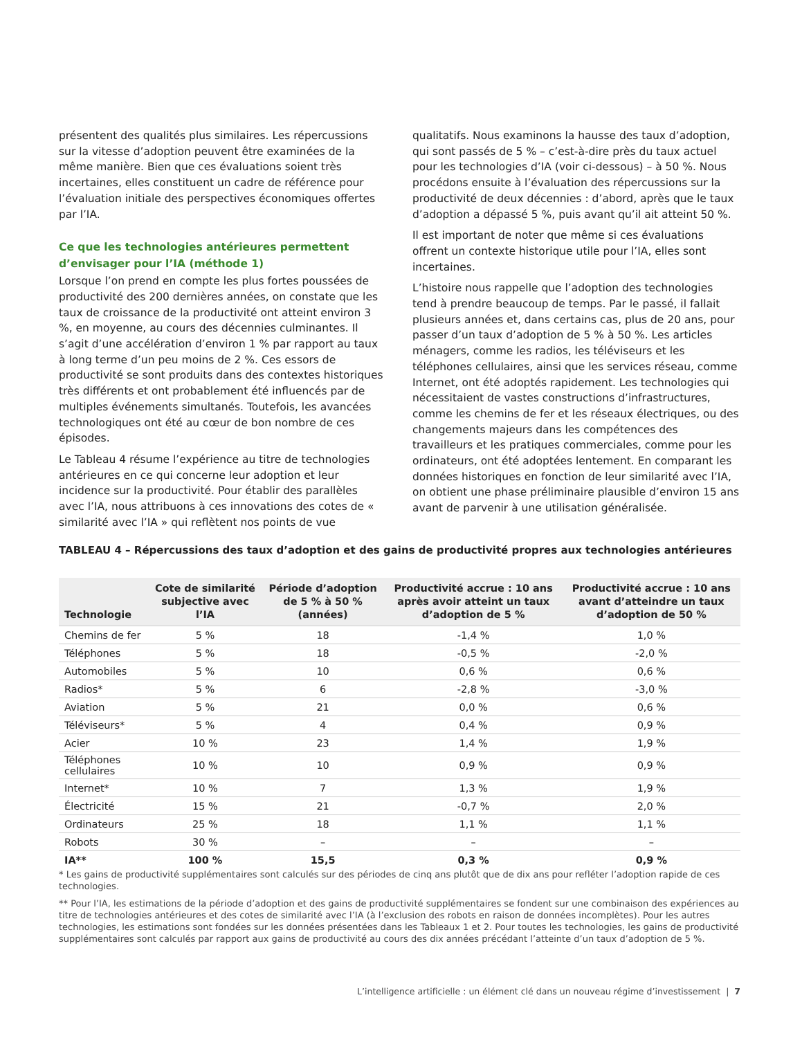présentent des qualités plus similaires. Les répercussions sur la vitesse d’adoption peuvent être examinées de la même manière. Bien que ces évaluations soient très incertaines, elles constituent un cadre de référence pour l’évaluation initiale des perspectives économiques offertes par l’IA.
Ce que les technologies antérieures permettent d’envisager pour l’IA (méthode 1)
Lorsque l’on prend en compte les plus fortes poussées de productivité des 200 dernières années, on constate que les taux de croissance de la productivité ont atteint environ 3 %, en moyenne, au cours des décennies culminantes. Il s’agit d’une accélération d’environ 1 % par rapport au taux à long terme d’un peu moins de 2 %. Ces essors de productivité se sont produits dans des contextes historiques très différents et ont probablement été influencés par de multiples événements simultanés. Toutefois, les avancées technologiques ont été au cœur de bon nombre de ces épisodes.
Le Tableau 4 résume l’expérience au titre de technologies antérieures en ce qui concerne leur adoption et leur incidence sur la productivité. Pour établir des parallèles avec l’IA, nous attribuons à ces innovations des cotes de « similarité avec l’IA » qui reflètent nos points de vue
qualitatifs. Nous examinons la hausse des taux d’adoption, qui sont passés de 5 % – c’est-à-dire près du taux actuel pour les technologies d’IA (voir ci-dessous) – à 50 %. Nous procédons ensuite à l’évaluation des répercussions sur la productivité de deux décennies : d’abord, après que le taux d’adoption a dépassé 5 %, puis avant qu’il ait atteint 50 %.
Il est important de noter que même si ces évaluations offrent un contexte historique utile pour l’IA, elles sont incertaines.
L’histoire nous rappelle que l’adoption des technologies tend à prendre beaucoup de temps. Par le passé, il fallait plusieurs années et, dans certains cas, plus de 20 ans, pour passer d’un taux d’adoption de 5 % à 50 %. Les articles ménagers, comme les radios, les téléviseurs et les téléphones cellulaires, ainsi que les services réseau, comme Internet, ont été adoptés rapidement. Les technologies qui nécessitaient de vastes constructions d’infrastructures, comme les chemins de fer et les réseaux électriques, ou des changements majeurs dans les compétences des travailleurs et les pratiques commerciales, comme pour les ordinateurs, ont été adoptées lentement. En comparant les données historiques en fonction de leur similarité avec l’IA, on obtient une phase préliminaire plausible d’environ 15 ans avant de parvenir à une utilisation généralisée.
TABLEAU 4 – Répercussions des taux d’adoption et des gains de productivité propres aux technologies antérieures
| Technologie | Cote de similarité subjective avec l’IA | Période d’adoption de 5 % à 50 % (années) | Productivité accrue : 10 ans après avoir atteint un taux d’adoption de 5 % | Productivité accrue : 10 ans avant d’atteindre un taux d’adoption de 50 % |
| --- | --- | --- | --- | --- |
| Chemins de fer | 5 % | 18 | -1,4 % | 1,0 % |
| Téléphones | 5 % | 18 | -0,5 % | -2,0 % |
| Automobiles | 5 % | 10 | 0,6 % | 0,6 % |
| Radios* | 5 % | 6 | -2,8 % | -3,0 % |
| Aviation | 5 % | 21 | 0,0 % | 0,6 % |
| Téléviseurs* | 5 % | 4 | 0,4 % | 0,9 % |
| Acier | 10 % | 23 | 1,4 % | 1,9 % |
| Téléphones cellulaires | 10 % | 10 | 0,9 % | 0,9 % |
| Internet* | 10 % | 7 | 1,3 % | 1,9 % |
| Électricité | 15 % | 21 | -0,7 % | 2,0 % |
| Ordinateurs | 25 % | 18 | 1,1 % | 1,1 % |
| Robots | 30 % | – | – | – |
| IA** | 100 % | 15,5 | 0,3 % | 0,9 % |
* Les gains de productivité supplémentaires sont calculés sur des périodes de cinq ans plutôt que de dix ans pour refléter l’adoption rapide de ces technologies.
** Pour l’IA, les estimations de la période d’adoption et des gains de productivité supplémentaires se fondent sur une combinaison des expériences au titre de technologies antérieures et des cotes de similarité avec l’IA (à l’exclusion des robots en raison de données incomplètes). Pour les autres technologies, les estimations sont fondées sur les données présentées dans les Tableaux 1 et 2. Pour toutes les technologies, les gains de productivité supplémentaires sont calculés par rapport aux gains de productivité au cours des dix années précédant l’atteinte d’un taux d’adoption de 5 %.
L’intelligence artificielle : un élément clé dans un nouveau régime d’investissement | 7